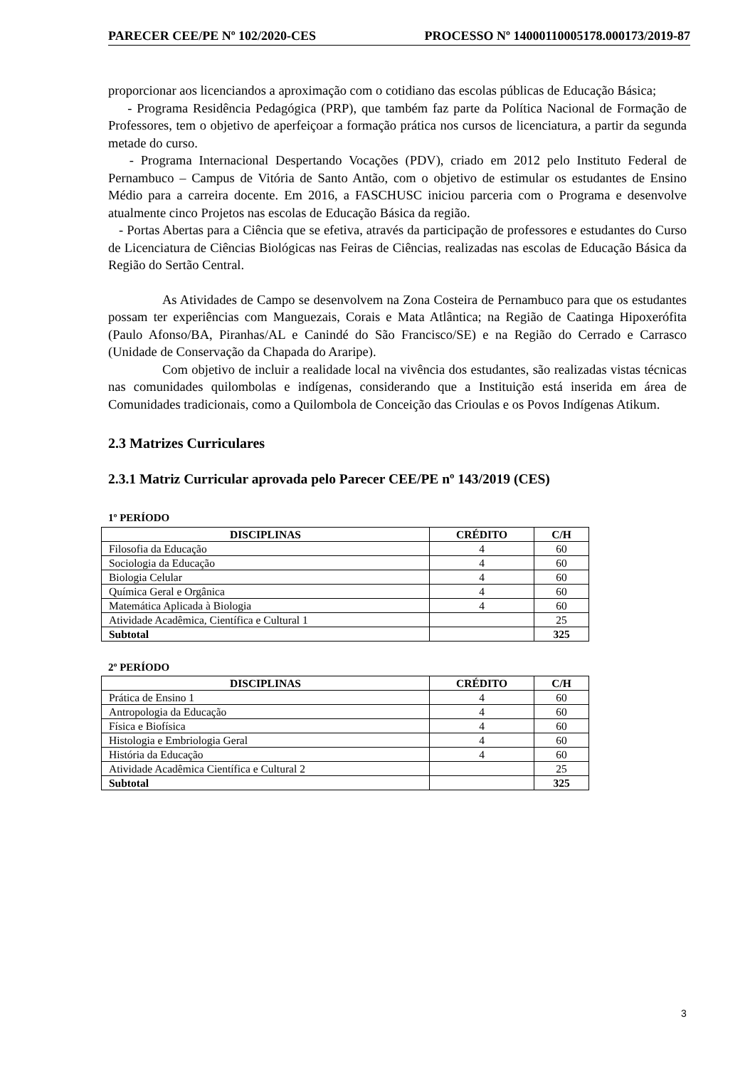PARECER CEE/PE Nº 102/2020-CES PROCESSO Nº 14000110005178.000173/2019-87
proporcionar aos licenciandos a aproximação com o cotidiano das escolas públicas de Educação Básica;
- Programa Residência Pedagógica (PRP), que também faz parte da Política Nacional de Formação de Professores, tem o objetivo de aperfeiçoar a formação prática nos cursos de licenciatura, a partir da segunda metade do curso.
- Programa Internacional Despertando Vocações (PDV), criado em 2012 pelo Instituto Federal de Pernambuco – Campus de Vitória de Santo Antão, com o objetivo de estimular os estudantes de Ensino Médio para a carreira docente. Em 2016, a FASCHUSC iniciou parceria com o Programa e desenvolve atualmente cinco Projetos nas escolas de Educação Básica da região.
- Portas Abertas para a Ciência que se efetiva, através da participação de professores e estudantes do Curso de Licenciatura de Ciências Biológicas nas Feiras de Ciências, realizadas nas escolas de Educação Básica da Região do Sertão Central.
As Atividades de Campo se desenvolvem na Zona Costeira de Pernambuco para que os estudantes possam ter experiências com Manguezais, Corais e Mata Atlântica; na Região de Caatinga Hipoxerófita (Paulo Afonso/BA, Piranhas/AL e Canindé do São Francisco/SE) e na Região do Cerrado e Carrasco (Unidade de Conservação da Chapada do Araripe).
Com objetivo de incluir a realidade local na vivência dos estudantes, são realizadas vistas técnicas nas comunidades quilombolas e indígenas, considerando que a Instituição está inserida em área de Comunidades tradicionais, como a Quilombola de Conceição das Crioulas e os Povos Indígenas Atikum.
2.3 Matrizes Curriculares
2.3.1 Matriz Curricular aprovada pelo Parecer CEE/PE nº 143/2019 (CES)
1º PERÍODO
| DISCIPLINAS | CRÉDITO | C/H |
| --- | --- | --- |
| Filosofia da Educação | 4 | 60 |
| Sociologia da Educação | 4 | 60 |
| Biologia Celular | 4 | 60 |
| Química Geral e Orgânica | 4 | 60 |
| Matemática Aplicada à Biologia | 4 | 60 |
| Atividade Acadêmica, Científica e Cultural 1 | | 25 |
| Subtotal | | 325 |
2º PERÍODO
| DISCIPLINAS | CRÉDITO | C/H |
| --- | --- | --- |
| Prática de Ensino 1 | 4 | 60 |
| Antropologia da Educação | 4 | 60 |
| Física e Biofísica | 4 | 60 |
| Histologia e Embriologia Geral | 4 | 60 |
| História da Educação | 4 | 60 |
| Atividade Acadêmica Científica e Cultural 2 | | 25 |
| Subtotal | | 325 |
3